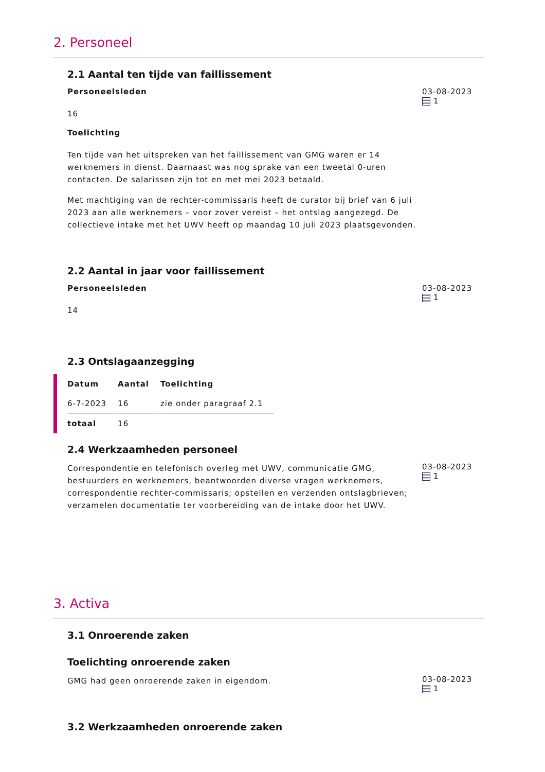2. Personeel
2.1 Aantal ten tijde van faillissement
Personeelsleden
16
Toelichting
Ten tijde van het uitspreken van het faillissement van GMG waren er 14 werknemers in dienst. Daarnaast was nog sprake van een tweetal 0-uren contacten. De salarissen zijn tot en met mei 2023 betaald.
Met machtiging van de rechter-commissaris heeft de curator bij brief van 6 juli 2023 aan alle werknemers – voor zover vereist – het ontslag aangezegd. De collectieve intake met het UWV heeft op maandag 10 juli 2023 plaatsgevonden.
03-08-2023
1
2.2 Aantal in jaar voor faillissement
Personeelsleden
14
03-08-2023
1
2.3 Ontslagaanzegging
| Datum | Aantal | Toelichting |
| --- | --- | --- |
| 6-7-2023 | 16 | zie onder paragraaf 2.1 |
| totaal | 16 | |
2.4 Werkzaamheden personeel
Correspondentie en telefonisch overleg met UWV, communicatie GMG, bestuurders en werknemers, beantwoorden diverse vragen werknemers, correspondentie rechter-commissaris; opstellen en verzenden ontslagbrieven; verzamelen documentatie ter voorbereiding van de intake door het UWV.
03-08-2023
1
3. Activa
3.1 Onroerende zaken
Toelichting onroerende zaken
GMG had geen onroerende zaken in eigendom.
03-08-2023
1
3.2 Werkzaamheden onroerende zaken